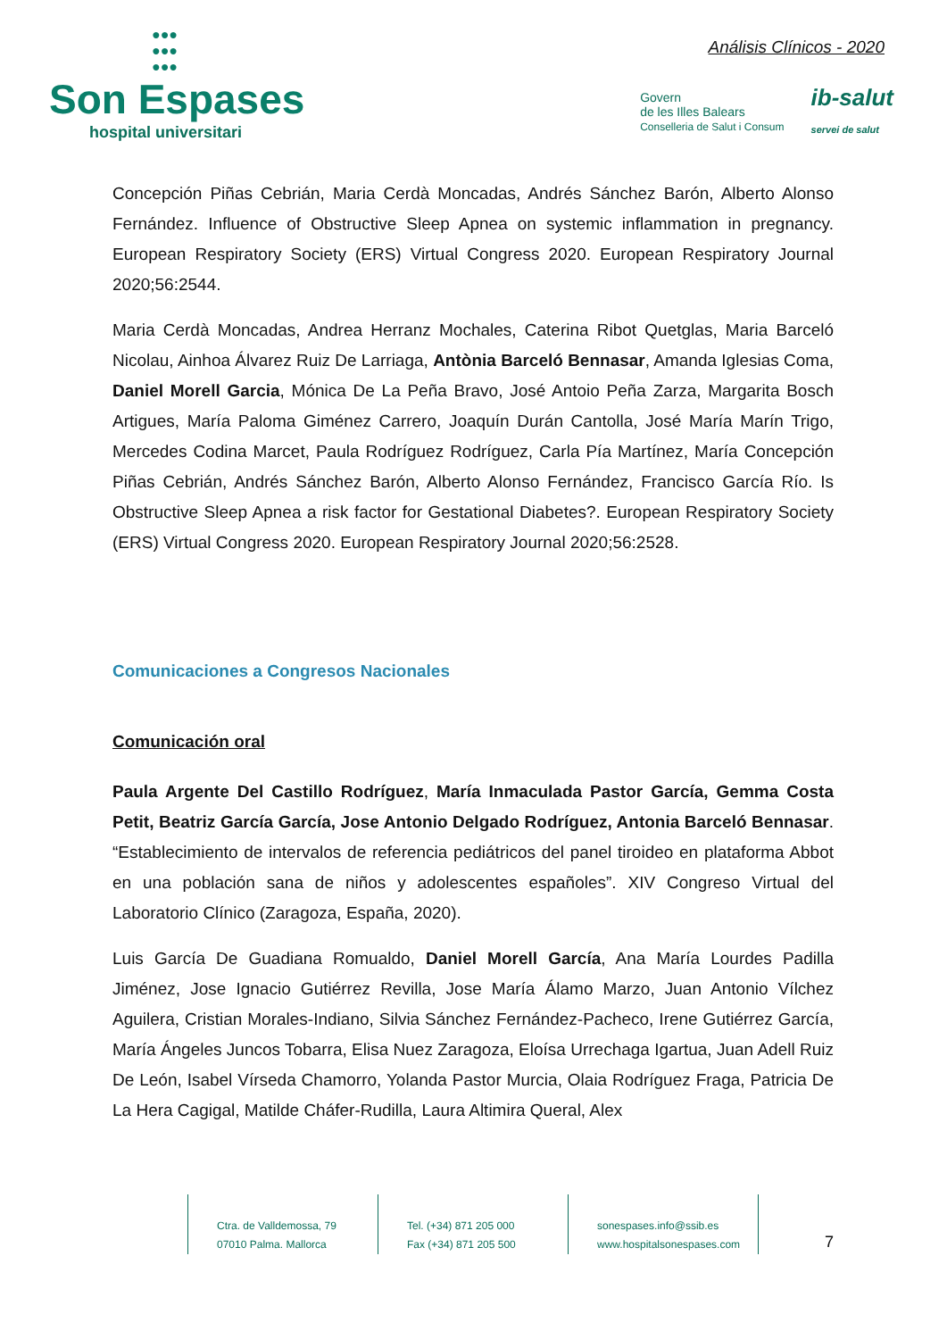●●●
●●●
●●●
Son Espases
hospital universitari
Análisis Clínicos - 2020
Govern
de les Illes Balears
Conselleria de Salut i Consum
ib-salut
servei de salut
Concepción Piñas Cebrián, Maria Cerdà Moncadas, Andrés Sánchez Barón, Alberto Alonso Fernández. Influence of Obstructive Sleep Apnea on systemic inflammation in pregnancy. European Respiratory Society (ERS) Virtual Congress 2020. European Respiratory Journal 2020;56:2544.
Maria Cerdà Moncadas, Andrea Herranz Mochales, Caterina Ribot Quetglas, Maria Barceló Nicolau, Ainhoa Álvarez Ruiz De Larriaga, Antònia Barceló Bennasar, Amanda Iglesias Coma, Daniel Morell Garcia, Mónica De La Peña Bravo, José Antoio Peña Zarza, Margarita Bosch Artigues, María Paloma Giménez Carrero, Joaquín Durán Cantolla, José María Marín Trigo, Mercedes Codina Marcet, Paula Rodríguez Rodríguez, Carla Pía Martínez, María Concepción Piñas Cebrián, Andrés Sánchez Barón, Alberto Alonso Fernández, Francisco García Río. Is Obstructive Sleep Apnea a risk factor for Gestational Diabetes?. European Respiratory Society (ERS) Virtual Congress 2020. European Respiratory Journal 2020;56:2528.
Comunicaciones a Congresos Nacionales
Comunicación oral
Paula Argente Del Castillo Rodríguez, María Inmaculada Pastor García, Gemma Costa Petit, Beatriz García García, Jose Antonio Delgado Rodríguez, Antonia Barceló Bennasar. “Establecimiento de intervalos de referencia pediátricos del panel tiroideo en plataforma Abbot en una población sana de niños y adolescentes españoles”. XIV Congreso Virtual del Laboratorio Clínico (Zaragoza, España, 2020).
Luis García De Guadiana Romualdo, Daniel Morell García, Ana María Lourdes Padilla Jiménez, Jose Ignacio Gutiérrez Revilla, Jose María Álamo Marzo, Juan Antonio Vílchez Aguilera, Cristian Morales-Indiano, Silvia Sánchez Fernández-Pacheco, Irene Gutiérrez García, María Ángeles Juncos Tobarra, Elisa Nuez Zaragoza, Eloísa Urrechaga Igartua, Juan Adell Ruiz De León, Isabel Vírseda Chamorro, Yolanda Pastor Murcia, Olaia Rodríguez Fraga, Patricia De La Hera Cagigal, Matilde Cháfer-Rudilla, Laura Altimira Queral, Alex
Ctra. de Valldemossa, 79
07010 Palma. Mallorca
Tel. (+34) 871 205 000
Fax (+34) 871 205 500
sonespases.info@ssib.es
www.hospitalsonespases.com
7